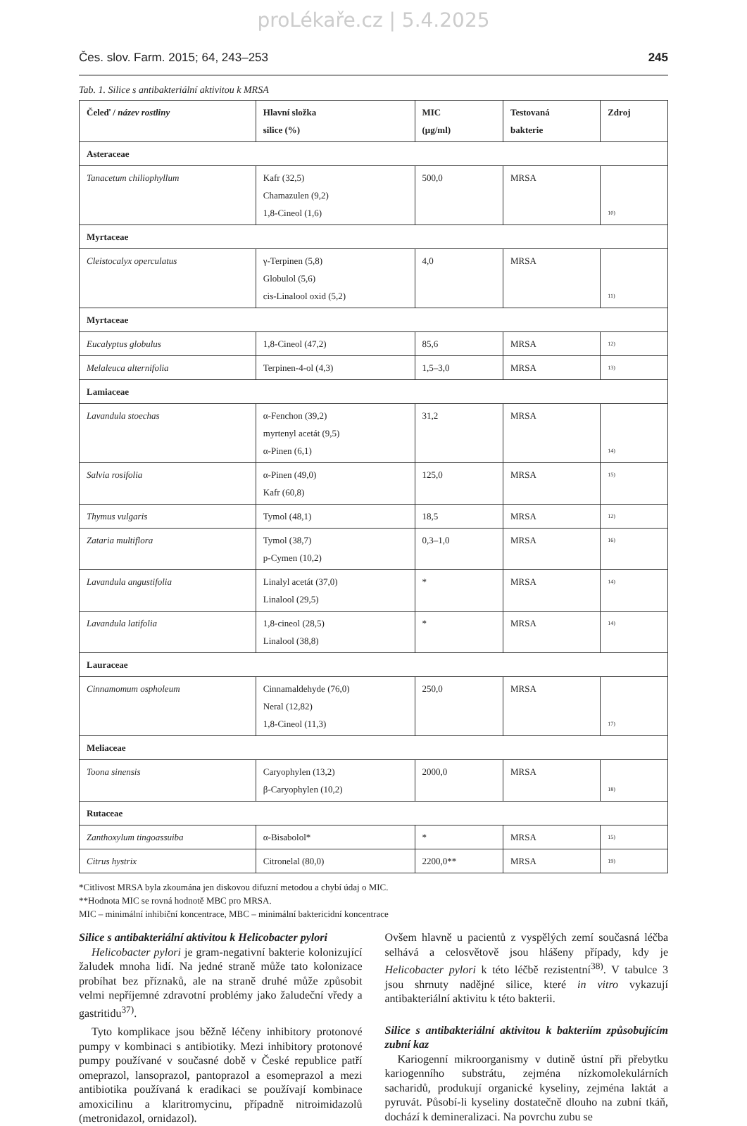proLékaře.cz | 5.4.2025
Čes. slov. Farm. 2015; 64, 243–253 245
Tab. 1. Silice s antibakteriální aktivitou k MRSA
| Čeleď / název rostliny | Hlavní složka silice (%) | MIC (μg/ml) | Testovaná bakterie | Zdroj |
| --- | --- | --- | --- | --- |
| Asteraceae | | | | |
| Tanacetum chiliophyllum | Kafr (32,5) Chamazulen (9,2) 1,8-Cineol (1,6) | 500,0 | MRSA | <sup>10)</sup> |
| Myrtaceae | | | | |
| Cleistocalyx operculatus | γ-Terpinen (5,8) Globulol (5,6) cis-Linalool oxid (5,2) | 4,0 | MRSA | <sup>11)</sup> |
| Myrtaceae | | | | |
| Eucalyptus globulus | 1,8-Cineol (47,2) | 85,6 | MRSA | <sup>12)</sup> |
| Melaleuca alternifolia | Terpinen-4-ol (4,3) | 1,5–3,0 | MRSA | <sup>13)</sup> |
| Lamiaceae | | | | |
| Lavandula stoechas | α-Fenchon (39,2) myrtenyl acetát (9,5) α-Pinen (6,1) | 31,2 | MRSA | <sup>14)</sup> |
| Salvia rosifolia | α-Pinen (49,0) Kafr (60,8) | 125,0 | MRSA | <sup>15)</sup> |
| Thymus vulgaris | Tymol (48,1) | 18,5 | MRSA | <sup>12)</sup> |
| Zataria multiflora | Tymol (38,7) p-Cymen (10,2) | 0,3–1,0 | MRSA | <sup>16)</sup> |
| Lavandula angustifolia | Linalyl acetát (37,0) Linalool (29,5) | * | MRSA | <sup>14)</sup> |
| Lavandula latifolia | 1,8-cineol (28,5) Linalool (38,8) | * | MRSA | <sup>14)</sup> |
| Lauraceae | | | | |
| Cinnamomum ospholeum | Cinnamaldehyde (76,0) Neral (12,82) 1,8-Cineol (11,3) | 250,0 | MRSA | <sup>17)</sup> |
| Meliaceae | | | | |
| Toona sinensis | Caryophylen (13,2) β-Caryophylen (10,2) | 2000,0 | MRSA | <sup>18)</sup> |
| Rutaceae | | | | |
| Zanthoxylum tingoassuiba | α-Bisabolol* | * | MRSA | <sup>15)</sup> |
| Citrus hystrix | Citronelal (80,0) | 2200,0** | MRSA | <sup>19)</sup> |
*Citlivost MRSA byla zkoumána jen diskovou difuzní metodou a chybí údaj o MIC.
**Hodnota MIC se rovná hodnotě MBC pro MRSA.
MIC – minimální inhibiční koncentrace, MBC – minimální baktericidní koncentrace
Silice s antibakteriální aktivitou k Helicobacter pylori
Helicobacter pylori je gram-negativní bakterie kolonizující žaludek mnoha lidí. Na jedné straně může tato kolonizace probíhat bez příznaků, ale na straně druhé může způsobit velmi nepříjemné zdravotní problémy jako žaludeční vředy a gastritidu<sup>37)</sup>.
Tyto komplikace jsou běžně léčeny inhibitory protonové pumpy v kombinaci s antibiotiky. Mezi inhibitory protonové pumpy používané v současné době v České republice patří omeprazol, lansoprazol, pantoprazol a esomeprazol a mezi antibiotika používaná k eradikaci se používají kombinace amoxicilinu a klaritromycinu, případně nitroimidazolů (metronidazol, ornidazol).
Ovšem hlavně u pacientů z vyspělých zemí současná léčba selhává a celosvětově jsou hlášeny případy, kdy je Helicobacter pylori k této léčbě rezistentní<sup>38)</sup>. V tabulce 3 jsou shrnuty nadějné silice, které in vitro vykazují antibakteriální aktivitu k této bakterii.
Silice s antibakteriální aktivitou k bakteriím způsobujícím zubní kaz
Kariogenní mikroorganismy v dutině ústní při přebytku kariogenního substrátu, zejména nízkomolekulárních sacharidů, produkují organické kyseliny, zejména laktát a pyruvát. Působí-li kyseliny dostatečně dlouho na zubní tkáň, dochází k demineralizaci. Na povrchu zubu se